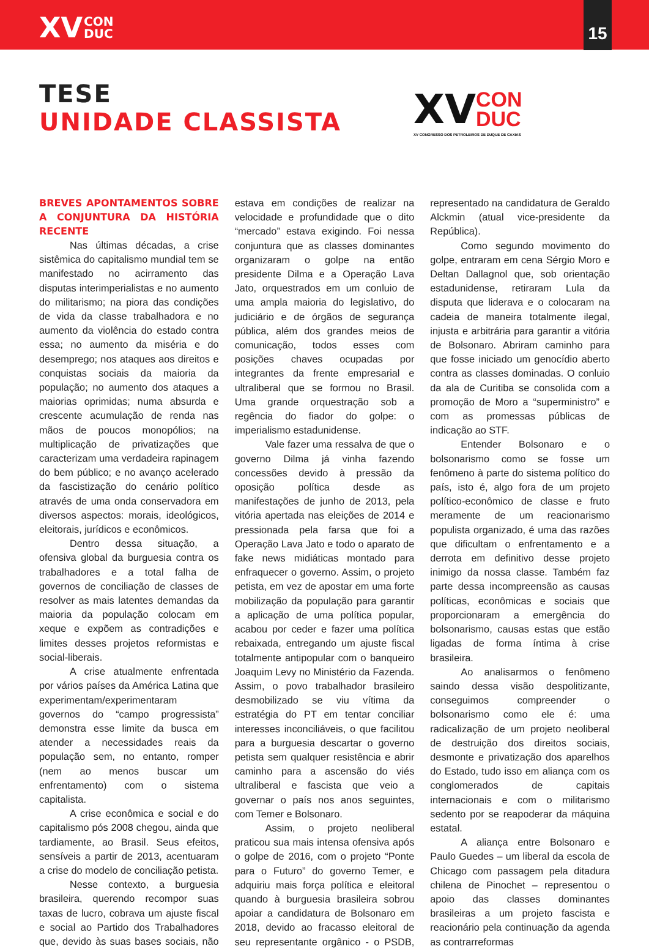XV CON
DUC
15
TESE
UNIDADE CLASSISTA
XV CON
DUC
XV CONGRESSO DOS PETROLEIROS DE DUQUE DE CAXIAS
BREVES APONTAMENTOS SOBRE A CONJUNTURA DA HISTÓRIA RECENTE
Nas últimas décadas, a crise sistêmica do capitalismo mundial tem se manifestado no acirramento das disputas interimperialistas e no aumento do militarismo; na piora das condições de vida da classe trabalhadora e no aumento da violência do estado contra essa; no aumento da miséria e do desemprego; nos ataques aos direitos e conquistas sociais da maioria da população; no aumento dos ataques a maiorias oprimidas; numa absurda e crescente acumulação de renda nas mãos de poucos monopólios; na multiplicação de privatizações que caracterizam uma verdadeira rapinagem do bem público; e no avanço acelerado da fascistização do cenário político através de uma onda conservadora em diversos aspectos: morais, ideológicos, eleitorais, jurídicos e econômicos.
Dentro dessa situação, a ofensiva global da burguesia contra os trabalhadores e a total falha de governos de conciliação de classes de resolver as mais latentes demandas da maioria da população colocam em xeque e expõem as contradições e limites desses projetos reformistas e social-liberais.
A crise atualmente enfrentada por vários países da América Latina que experimentam/experimentaram governos do “campo progressista” demonstra esse limite da busca em atender a necessidades reais da população sem, no entanto, romper (nem ao menos buscar um enfrentamento) com o sistema capitalista.
A crise econômica e social e do capitalismo pós 2008 chegou, ainda que tardiamente, ao Brasil. Seus efeitos, sensíveis a partir de 2013, acentuaram a crise do modelo de conciliação petista.
Nesse contexto, a burguesia brasileira, querendo recompor suas taxas de lucro, cobrava um ajuste fiscal e social ao Partido dos Trabalhadores que, devido às suas bases sociais, não estava em condições de realizar na velocidade e profundidade que o dito “mercado” estava exigindo. Foi nessa conjuntura que as classes dominantes organizaram o golpe na então presidente Dilma e a Operação Lava Jato, orquestrados em um conluio de uma ampla maioria do legislativo, do judiciário e de órgãos de segurança pública, além dos grandes meios de comunicação, todos esses com posições chaves ocupadas por integrantes da frente empresarial e ultraliberal que se formou no Brasil. Uma grande orquestração sob a regência do fiador do golpe: o imperialismo estadunidense.
Vale fazer uma ressalva de que o governo Dilma já vinha fazendo concessões devido à pressão da oposição política desde as manifestações de junho de 2013, pela vitória apertada nas eleições de 2014 e pressionada pela farsa que foi a Operação Lava Jato e todo o aparato de fake news midiáticas montado para enfraquecer o governo. Assim, o projeto petista, em vez de apostar em uma forte mobilização da população para garantir a aplicação de uma política popular, acabou por ceder e fazer uma política rebaixada, entregando um ajuste fiscal totalmente antipopular com o banqueiro Joaquim Levy no Ministério da Fazenda. Assim, o povo trabalhador brasileiro desmobilizado se viu vítima da estratégia do PT em tentar conciliar interesses inconciliáveis, o que facilitou para a burguesia descartar o governo petista sem qualquer resistência e abrir caminho para a ascensão do viés ultraliberal e fascista que veio a governar o país nos anos seguintes, com Temer e Bolsonaro.
Assim, o projeto neoliberal praticou sua mais intensa ofensiva após o golpe de 2016, com o projeto “Ponte para o Futuro” do governo Temer, e adquiriu mais força política e eleitoral quando à burguesia brasileira sobrou apoiar a candidatura de Bolsonaro em 2018, devido ao fracasso eleitoral de seu representante orgânico - o PSDB, representado na candidatura de Geraldo Alckmin (atual vice-presidente da República).
Como segundo movimento do golpe, entraram em cena Sérgio Moro e Deltan Dallagnol que, sob orientação estadunidense, retiraram Lula da disputa que liderava e o colocaram na cadeia de maneira totalmente ilegal, injusta e arbitrária para garantir a vitória de Bolsonaro. Abriram caminho para que fosse iniciado um genocídio aberto contra as classes dominadas. O conluio da ala de Curitiba se consolida com a promoção de Moro a “superministro” e com as promessas públicas de indicação ao STF.
Entender Bolsonaro e o bolsonarismo como se fosse um fenômeno à parte do sistema político do país, isto é, algo fora de um projeto político-econômico de classe e fruto meramente de um reacionarismo populista organizado, é uma das razões que dificultam o enfrentamento e a derrota em definitivo desse projeto inimigo da nossa classe. Também faz parte dessa incompreensão as causas políticas, econômicas e sociais que proporcionaram a emergência do bolsonarismo, causas estas que estão ligadas de forma íntima à crise brasileira.
Ao analisarmos o fenômeno saindo dessa visão despolitizante, conseguimos compreender o bolsonarismo como ele é: uma radicalização de um projeto neoliberal de destruição dos direitos sociais, desmonte e privatização dos aparelhos do Estado, tudo isso em aliança com os conglomerados de capitais internacionais e com o militarismo sedento por se reapoderar da máquina estatal.
A aliança entre Bolsonaro e Paulo Guedes – um liberal da escola de Chicago com passagem pela ditadura chilena de Pinochet – representou o apoio das classes dominantes brasileiras a um projeto fascista e reacionário pela continuação da agenda as contrarreformas